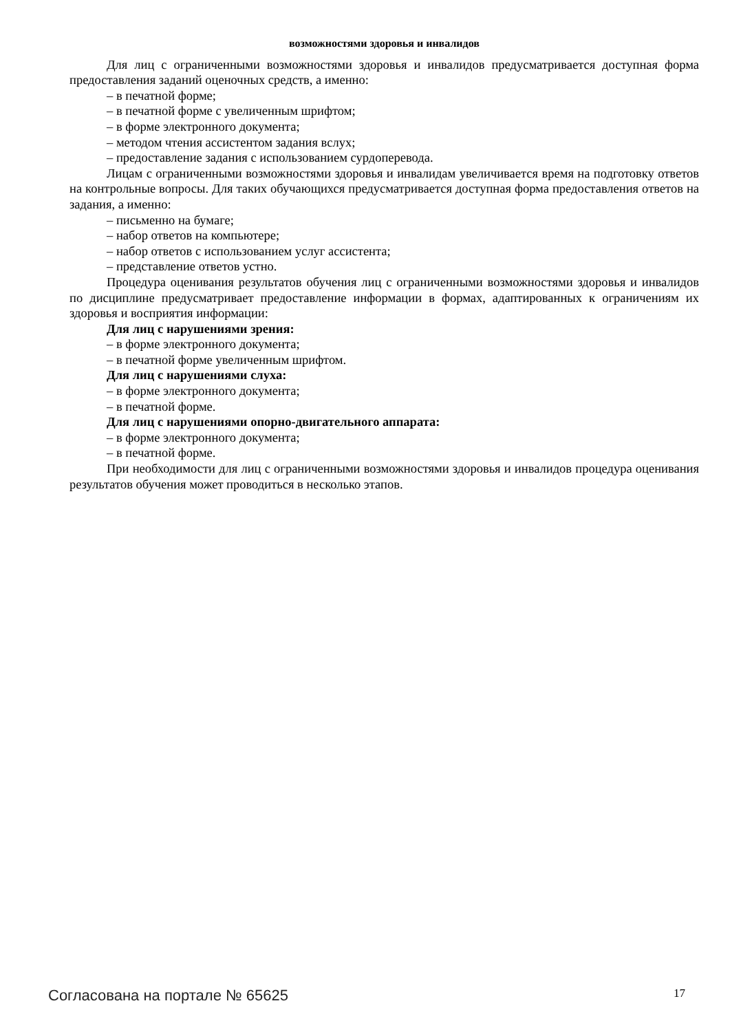возможностями здоровья и инвалидов
Для лиц с ограниченными возможностями здоровья и инвалидов предусматривается доступная форма предоставления заданий оценочных средств, а именно:
– в печатной форме;
– в печатной форме с увеличенным шрифтом;
– в форме электронного документа;
– методом чтения ассистентом задания вслух;
– предоставление задания с использованием сурдоперевода.
Лицам с ограниченными возможностями здоровья и инвалидам увеличивается время на подготовку ответов на контрольные вопросы. Для таких обучающихся предусматривается доступная форма предоставления ответов на задания, а именно:
– письменно на бумаге;
– набор ответов на компьютере;
– набор ответов с использованием услуг ассистента;
– представление ответов устно.
Процедура оценивания результатов обучения лиц с ограниченными возможностями здоровья и инвалидов по дисциплине предусматривает предоставление информации в формах, адаптированных к ограничениям их здоровья и восприятия информации:
Для лиц с нарушениями зрения:
– в форме электронного документа;
– в печатной форме увеличенным шрифтом.
Для лиц с нарушениями слуха:
– в форме электронного документа;
– в печатной форме.
Для лиц с нарушениями опорно-двигательного аппарата:
– в форме электронного документа;
– в печатной форме.
При необходимости для лиц с ограниченными возможностями здоровья и инвалидов процедура оценивания результатов обучения может проводиться в несколько этапов.
Согласована на портале № 65625 17